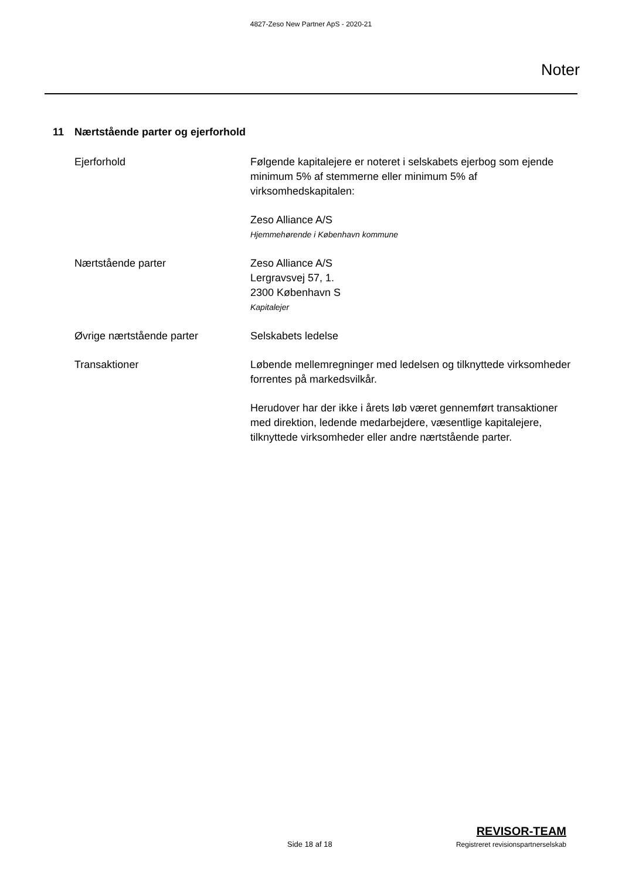4827-Zeso New Partner ApS - 2020-21
Noter
11 Nærtstående parter og ejerforhold
Ejerforhold Følgende kapitalejere er noteret i selskabets ejerbog som ejende minimum 5% af stemmerne eller minimum 5% af virksomhedskapitalen:
Zeso Alliance A/S
Hjemmehørende i København kommune
Nærtstående parter Zeso Alliance A/S
Lergravsvej 57, 1.
2300 København S
Kapitalejer
Øvrige nærtstående parter Selskabets ledelse
Transaktioner Løbende mellemregninger med ledelsen og tilknyttede virksomheder forrentes på markedsvilkår.
Herudover har der ikke i årets løb været gennemført transaktioner med direktion, ledende medarbejdere, væsentlige kapitalejere, tilknyttede virksomheder eller andre nærtstående parter.
Side 18 af 18
REVISOR-TEAM
Registreret revisionspartnerselskab